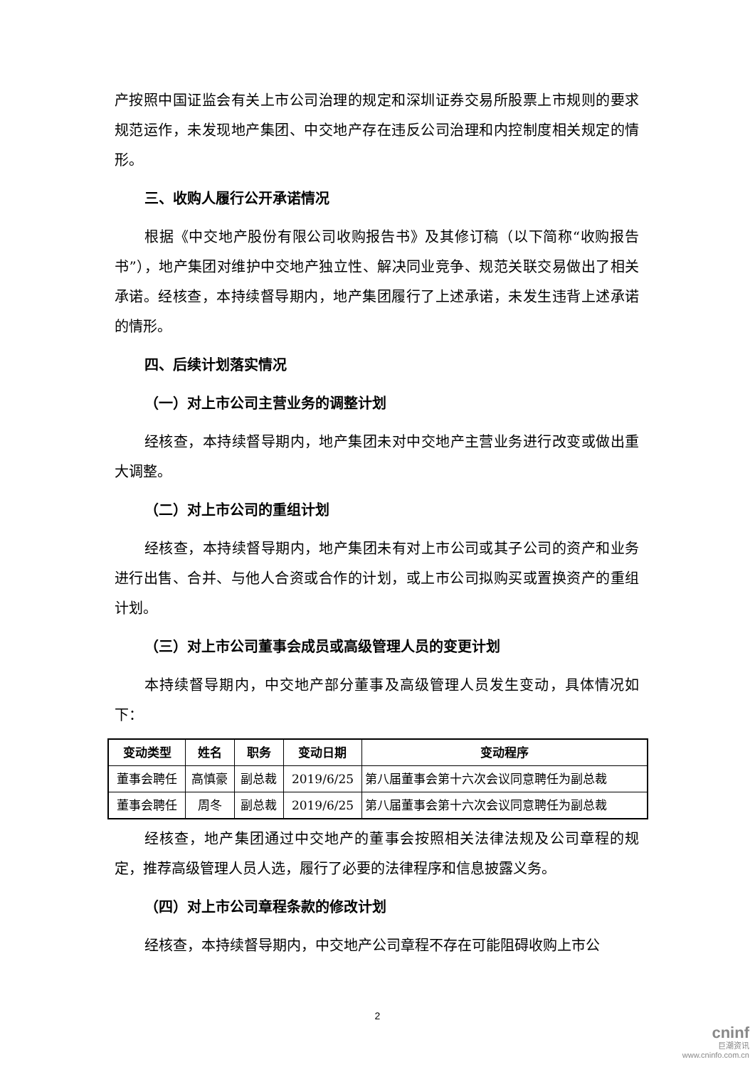产按照中国证监会有关上市公司治理的规定和深圳证券交易所股票上市规则的要求规范运作，未发现地产集团、中交地产存在违反公司治理和内控制度相关规定的情形。
三、收购人履行公开承诺情况
根据《中交地产股份有限公司收购报告书》及其修订稿（以下简称“收购报告书”），地产集团对维护中交地产独立性、解决同业竞争、规范关联交易做出了相关承诺。经核查，本持续督导期内，地产集团履行了上述承诺，未发生违背上述承诺的情形。
四、后续计划落实情况
（一）对上市公司主营业务的调整计划
经核查，本持续督导期内，地产集团未对中交地产主营业务进行改变或做出重大调整。
（二）对上市公司的重组计划
经核查，本持续督导期内，地产集团未有对上市公司或其子公司的资产和业务进行出售、合并、与他人合资或合作的计划，或上市公司拟购买或置换资产的重组计划。
（三）对上市公司董事会成员或高级管理人员的变更计划
本持续督导期内，中交地产部分董事及高级管理人员发生变动，具体情况如下：
| 变动类型 | 姓名 | 职务 | 变动日期 | 变动程序 |
| --- | --- | --- | --- | --- |
| 董事会聘任 | 高慎豪 | 副总裁 | 2019/6/25 | 第八届董事会第十六次会议同意聘任为副总裁 |
| 董事会聘任 | 周冬 | 副总裁 | 2019/6/25 | 第八届董事会第十六次会议同意聘任为副总裁 |
经核查，地产集团通过中交地产的董事会按照相关法律法规及公司章程的规定，推荐高级管理人员人选，履行了必要的法律程序和信息披露义务。
（四）对上市公司章程条款的修改计划
经核查，本持续督导期内，中交地产公司章程不存在可能阻碍收购上市公
2
cninf
巨潮资讯
www.cninfo.com.cn